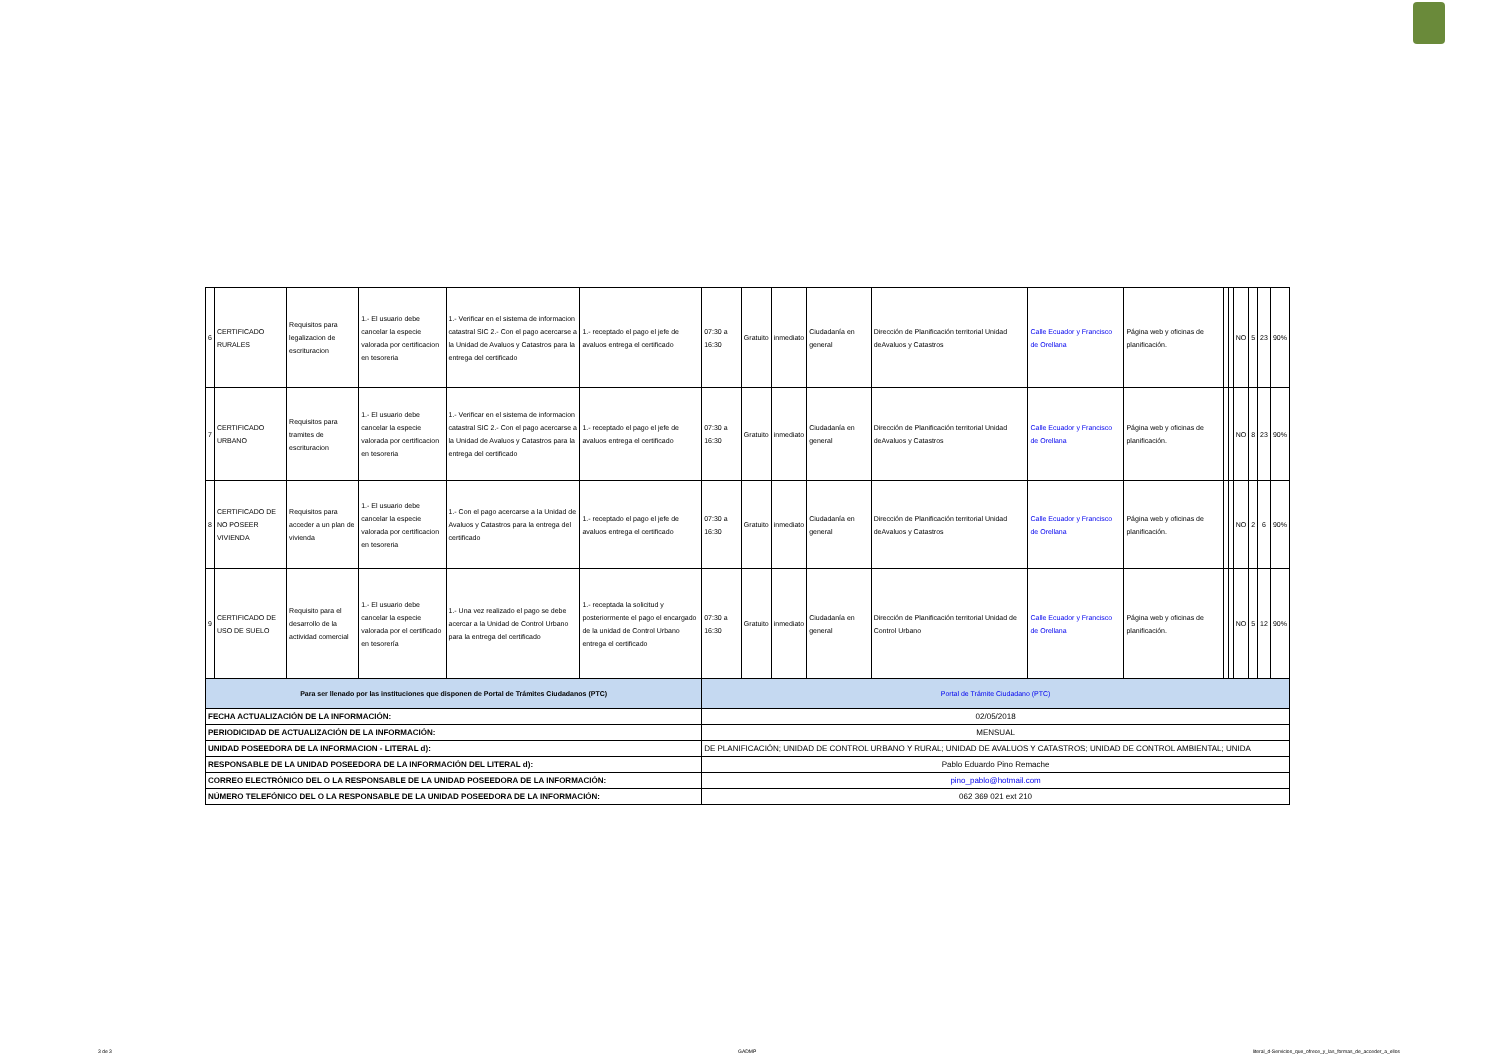| 6 | CERTIFICADO RURALES | Requisitos para legalizacion de escrituracion | 1.- El usuario debe cancelar la especie valorada por certificacion en tesoreria | 1.- Verificar en el sistema de informacion catastral SIC 2.- Con el pago acercarse a la Unidad de Avaluos y Catastros para la entrega del certificado | 1.- receptado el pago el jefe de avaluos entrega el certificado | 07:30 a 16:30 | Gratuito | inmediato | Ciudadanía en general | Dirección de Planificación territorial Unidad deAvaluos y Catastros | Calle Ecuador y Francisco de Orellana | Página web y oficinas de planificación. | | | NO | 5 | 23 | 90% |
| 7 | CERTIFICADO URBANO | Requisitos para tramites de escrituracion | 1.- El usuario debe cancelar la especie valorada por certificacion en tesoreria | 1.- Verificar en el sistema de informacion catastral SIC 2.- Con el pago acercarse a la Unidad de Avaluos y Catastros para la entrega del certificado | 1.- receptado el pago el jefe de avaluos entrega el certificado | 07:30 a 16:30 | Gratuito | inmediato | Ciudadanía en general | Dirección de Planificación territorial Unidad deAvaluos y Catastros | Calle Ecuador y Francisco de Orellana | Página web y oficinas de planificación. | | | NO | 8 | 23 | 90% |
| 8 | CERTIFICADO DE NO POSEER VIVIENDA | Requisitos para acceder a un plan de vivienda | 1.- El usuario debe cancelar la especie valorada por certificacion en tesoreria | 1.- Con el pago acercarse a la Unidad de Avaluos y Catastros para la entrega del certificado | 1.- receptado el pago el jefe de avaluos entrega el certificado | 07:30 a 16:30 | Gratuito | inmediato | Ciudadanía en general | Dirección de Planificación territorial Unidad deAvaluos y Catastros | Calle Ecuador y Francisco de Orellana | Página web y oficinas de planificación. | | | NO | 2 | 6 | 90% |
| 9 | CERTIFICADO DE USO DE SUELO | Requisito para el desarrollo de la actividad comercial | 1.- El usuario debe cancelar la especie valorada por el certificado en tesorería | 1.- Una vez realizado el pago se debe acercar a la Unidad de Control Urbano para la entrega del certificado | 1.- receptada la solicitud y posteriormente el pago el encargado de la unidad de Control Urbano entrega el certificado | 07:30 a 16:30 | Gratuito | inmediato | Ciudadanía en general | Dirección de Planificación territorial Unidad de Control Urbano | Calle Ecuador y Francisco de Orellana | Página web y oficinas de planificación. | | | NO | 5 | 12 | 90% |
| Para ser llenado por las instituciones que disponen de Portal de Trámites Ciudadanos (PTC) | | | | | | Portal de Trámite Ciudadano (PTC) | | | | | | | | | | | | |
| FECHA ACTUALIZACIÓN DE LA INFORMACIÓN: | | | | | | 02/05/2018 | | | | | | | | | | | | |
| PERIODICIDAD DE ACTUALIZACIÓN DE LA INFORMACIÓN: | | | | | | MENSUAL | | | | | | | | | | | | |
| UNIDAD POSEEDORA DE LA INFORMACION - LITERAL d): | | | | | | DE PLANIFICACIÓN; UNIDAD DE CONTROL URBANO Y RURAL; UNIDAD DE AVALUOS Y CATASTROS; UNIDAD DE CONTROL AMBIENTAL; UNIDA | | | | | | | | | | | | |
| RESPONSABLE DE LA UNIDAD POSEEDORA DE LA INFORMACIÓN DEL LITERAL d): | | | | | | Pablo Eduardo Pino Remache | | | | | | | | | | | | |
| CORREO ELECTRÓNICO DEL O LA RESPONSABLE DE LA UNIDAD POSEEDORA DE LA INFORMACIÓN: | | | | | | pino_pablo@hotmail.com | | | | | | | | | | | | |
| NÚMERO TELEFÓNICO DEL O LA RESPONSABLE DE LA UNIDAD POSEEDORA DE LA INFORMACIÓN: | | | | | | 062 369 021 ext 210 | | | | | | | | | | | | |
3 de 3 GADMP
literal_d-Servicios_que_ofrece_y_las_formas_de_acceder_a_ellos